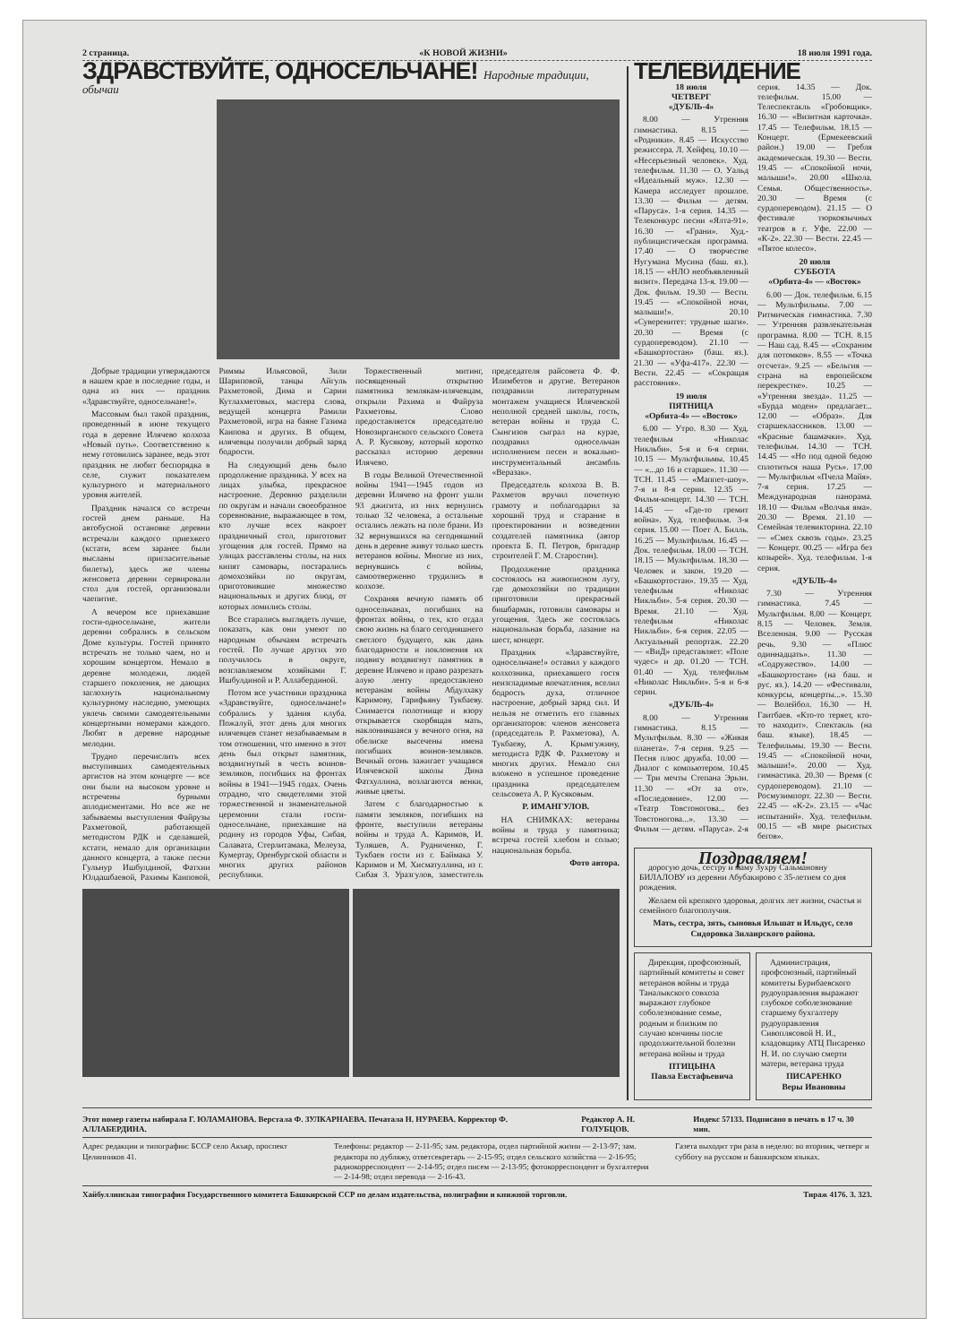2 страница. «К НОВОЙ ЖИЗНИ» 18 июля 1991 года.
ЗДРАВСТВУЙТЕ, ОДНОСЕЛЬЧАНЕ! Народные традиции, обычаи
Добрые традиции утверждаются в нашем крае в последние годы, и одна из них — праздник «Здравствуйте, односельчане!».
Массовым был такой праздник, проведенный в июне текущего года в деревне Илячево колхоза «Новый путь». Соответственно к нему готовились заранее, ведь этот праздник не любит беспорядка в селе, служит показателем культурного и материального уровня жителей.
Праздник начался со встречи гостей днем раньше. На автобусной остановке деревни встречали каждого приезжего (кстати, всем заранее были высланы пригласительные билеты), здесь же члены женсовета деревни сервировали стол для гостей, организовали чаепитие.
А вечером все приехавшие гости-односельчане, жители деревни собрались в сельском Доме культуры. Гостей принято встречать не только чаем, но и хорошим концертом. Немало в деревне молодежи, людей старшего поколения, не дающих заглохнуть национальному культурному наследию, умеющих увлечь своими самодеятельными концертными номерами каждого. Любят в деревне народные мелодии.
Трудно перечислить всех выступивших самодеятельных артистов на этом концерте — все они были на высоком уровне и встречены бурными аплодисментами. Но все же не забываемы выступления Файрузы Рахметовой, работающей методистом РДК и сделавшей, кстати, немало для организации данного концерта, а также песни Гульнур Ишбулдиной, Фатхии Юлдашбаевой, Рахимы Каиповой, Риммы Ильясовой, Зили Шариповой, танцы Айгуль Рахметовой, Дима и Сарии Кутлахметовых, мастера слова, ведущей концерта Рамили Рахметовой, игра на баяне Газима Каипова и других. В общем, илячевцы получили добрый заряд бодрости.
На следующий день было продолжение праздника. У всех на лицах улыбка, прекрасное настроение. Деревню разделили по округам и начали своеобразное соревнование, выражающее в том, кто лучше всех накроет праздничный стол, приготовит угощения для гостей. Прямо на улицах расставлены столы, на них кипят самовары, постарались домохозяйки по округам, приготовившие множество национальных и других блюд, от которых ломились столы.
Все старались выглядеть лучше, показать, как они умеют по народным обычаям встречать гостей. По лучше других это получилось в округе, возглавляемом хозяйками Г. Ишбулдиной и Р. Аллабердиной.
Потом все участники праздника «Здравствуйте, односельчане!» собрались у здания клуба. Пожалуй, этот день для многих илячевцев станет незабываемым в том отношении, что именно в этот день был открыт памятник, воздвигнутый в честь воинов-земляков, погибших на фронтах войны в 1941—1945 годах. Очень отрадно, что свидетелями этой торжественной и знаменательной церемонии стали гости-односельчане, приехавшие на родину из городов Уфы, Сибая, Салавата, Стерлитамака, Мелеуза, Кумертау, Оренбургской области и многих других районов республики.
Торжественный митинг, посвященный открытию памятника землякам-илячевцам, открыли Рахима и Файруза Рахметовы. Слово предоставляется председателю Новозирганского сельского Совета А. Р. Кусякову, который коротко рассказал историю деревни Илячево.
В годы Великой Отечественной войны 1941—1945 годов из деревни Илячево на фронт ушли 93 джигита, из них вернулись только 32 человека, а остальные остались лежать на поле брани. Из 32 вернувшихся на сегодняшний день в деревне живут только шесть ветеранов войны. Многие из них, вернувшись с войны, самоотверженно трудились в колхозе.
Сохраняя вечную память об односельчанах, погибших на фронтах войны, о тех, кто отдал свою жизнь на благо сегодняшнего светлого будущего, как дань благодарности и поклонения их подвигу воздвигнут памятник в деревне Илячево и право разрезать алую ленту предоставлено ветеранам войны Абдулхаку Каримову, Гарифьяну Тукбаеву. Снимается полотнище и взору открывается скорбящая мать, наклонившаяся у вечного огня, на обелиске высечены имена погибших воинов-земляков. Вечный огонь зажигает учащаяся Илячевской школы Дина Фатхуллина, возлагаются венки, живые цветы.
Затем с благодарностью к памяти земляков, погибших на фронте, выступили ветераны войны и труда А. Каримов, И. Туляшев, А. Рудниченко, Г. Тукбаев гости из г. Баймака У. Каримов и М. Хисматуллина, из г. Сибая З. Уразгулов, заместитель председателя райсовета Ф. Ф. Илимбетов и другие. Ветеранов поздравили литературным монтажем учащиеся Илячевской неполной средней школы, гость, ветеран войны и труда С. Сынгизов сыграл на курае, поздравил односельчан исполнением песен и вокально-инструментальный ансамбль «Веразак».
Председатель колхоза В. В. Рахметов вручил почетную грамоту и поблагодарил за хороший труд и старание в проектировании и возведении создателей памятника (автор проекта Б. П. Петров, бригадир строителей Г. М. Старостин).
Продолжение праздника состоялось на живописном лугу, где домохозяйки по традиции приготовили прекрасный бишбармак, готовили самовары и угощения. Здесь же состоялась национальная борьба, лазание на шест, концерт.
Праздник «Здравствуйте, односельчане!» оставил у каждого колхозника, приехавшего гостя неизгладимые впечатления, вселил бодрость духа, отличное настроение, добрый заряд сил. И нельзя не отметить его главных организаторов: членов женсовета (председатель Р. Рахметова), А. Тукбаеву, А. Крымгужину, методиста РДК Ф. Рахметову и многих других. Немало сил вложено в успешное проведение праздника председателем сельсовета А. Р. Кусяковым.
Р. ИМАНГУЛОВ.
НА СНИМКАХ: ветераны войны и труда у памятника; встреча гостей хлебом и солью; национальная борьба.
Фото автора.
ТЕЛЕВИДЕНИЕ
18 июля
ЧЕТВЕРГ
«ДУБЛЬ-4»
8.00 — Утренняя гимнастика. 8.15 — «Родники». 8.45 — Искусство режиссера. Л. Хейфец. 10.10 — «Несерьезный человек». Худ. телефильм. 11.30 — О. Уальд «Идеальный муж». 12.30 — Камера исследует прошлое. 13.30 — Фильм — детям. «Паруса». 1-я серия. 14.35 — Телеконкурс песни «Ялта-91». 16.30 — «Грани». Худ.-публицистическая программа. 17.40 — О творчестве Нугумана Мусина (баш. яз.). 18.15 — «НЛО необъявленный визит». Передача 13-я. 19.00 — Док. фильм. 19.30 — Вести. 19.45 — «Спокойной ночи, малыши!». 20.10 «Суверенитет: трудные шаги». 20.30 — Время (с сурдопереводом). 21.10 — «Башкортостан» (баш. яз.). 21.30 — «Уфа-417». 22.30 — Вести. 22.45 — «Сокращая расстояния».
19 июля
ПЯТНИЦА
«Орбита-4» — «Восток»
6.00 — Утро. 8.30 — Худ. телефильм «Николас Никльби». 5-я и 6-я серии. 10.15 — Мультфильмы. 10.45 — «...до 16 и старше». 11.30 — ТСН. 11.45 — «Маппет-шоу». 7-я и 8-я серии. 12.35 — Фильм-концерт. 14.30 — ТСН. 14.45 — «Где-то гремит война». Худ. телефильм. 3-я серия. 15.00 — Поет А. Билль. 16.25 — Мультфильм. 16.45 — Док. телефильм. 18.00 — ТСН. 18.15 — Мультфильм. 18.30 — Человек и закон. 19.20 — «Башкортостан». 19.35 — Худ. телефильм «Николас Никльби». 5-я серия. 20.30 — Время. 21.10 — Худ. телефильм «Николас Никльби». 6-я серия. 22.05 — Актуальный репортаж. 22.20 — «ВиД» представляет: «Поле чудес» и др. 01.20 — ТСН. 01.40 — Худ. телефильм «Николас Никльби». 5-я и 6-я серии.
«ДУБЛЬ-4»
8.00 — Утренняя гимнастика. 8.15 — Мультфильм. 8.30 — «Живая планета». 7-я серия. 9.25 — Песня плюс дружба. 10.00 — Диалог с компьютером. 10.45 — Три мечты Степана Эрьзи. 11.30 — «От за от». «Последовние». 12.00 — «Театр Товстоногова... без Товстоногова...». 13.30 — Фильм — детям. «Паруса». 2-я серия. 14.35 — Док. телефильм. 15.00 — Телеспектакль «Гробовщик». 16.30 — «Визитная карточка». 17.45 — Телефильм. 18.15 — Концерт. (Ермекеевский район.) 19.00 — Гребля академическая. 19.30 — Вести. 19.45 — «Спокойной ночи, малыши!». 20.00 «Школа. Семья. Общественность». 20.30 — Время (с сурдопереводом). 21.15 — О фестивале тюркоязычных театров в г. Уфе. 22.00 — «К-2». 22.30 — Вести. 22.45 — «Пятое колесо».
20 июля
СУББОТА
«Орбита-4» — «Восток»
6.00 — Док. телефильм. 6.15 — Мультфильмы. 7.00 — Ритмическая гимнастика. 7.30 — Утренняя развлекательная программа. 8.00 — ТСН. 8.15 — Наш сад. 8.45 — «Сохраним для потомков». 8.55 — «Точка отсчета». 9.25 — «Бельгия — страна на европейском перекрестке». 10.25 — «Утренняя звезда». 11.25 — «Бурда моден» предлагает... 12.00 — «Образ». Для старшеклассников. 13.00 — «Красные башмачки». Худ. телефильм. 14.30 — ТСН. 14.45 — «Но под одной бедою сплотиться наша Русь». 17.00 — Мультфильм «Пчела Майя». 7-я серия. 17.25 — Международная панорама. 18.10 — Фильм «Волчья яма». 20.30 — Время. 21.10 — Семейная телевикторина. 22.10 — «Смех сквозь годы». 23.25 — Концерт. 00.25 — «Игра без козырей». Худ. телефильм. 1-я серия.
«ДУБЛЬ-4»
7.30 — Утренняя гимнастика. 7.45 — Мультфильм. 8.00 — Концерт. 8.15 — Человек. Земля. Вселенная. 9.00 — Русская речь. 9.30 — «Плюс одиннадцать». 11.30 — «Содружество». 14.00 — «Башкортостан» (на баш. и рус. яз.). 14.20 — «Фестивали, конкурсы, концерты...». 15.30 — Волейбол. 16.30 — Н. Гаитбаев. «Кто-то теряет, кто-то находит». Спектакль (на баш. языке). 18.45 — Телефильмы. 19.30 — Вести. 19.45 — «Спокойной ночи, малыши!». 20.00 — Худ. гимнастика. 20.30 — Время (с сурдопереводом). 21.10 — Росмузимпорт. 22.30 — Вести. 22.45 — «К-2». 23.15 — «Час испытаний». Худ. телефильм. 00.15 — «В мире рысистых бегов».
Поздравляем!
дорогую дочь, сестру и маму Зухру Сальмановну БИЛАЛОВУ из деревни Абубакирово с 35-летием со дня рождения.
Желаем ей крепкого здоровья, долгих лет жизни, счастья и семейного благополучия.
Мать, сестра, зять, сыновья Ильшат и Ильдус, село Сидоровка Зилаирского района.
Дирекция, профсоюзный, партийный комитеты и совет ветеранов войны и труда Таналыкского совхоза выражают глубокое соболезнование семье, родным и близким по случаю кончины после продолжительной болезни ветерана войны и труда
ПТИЦЫНА
Павла Евстафьевича
Администрация, профсоюзный, партийный комитеты Бурибаевского рудоуправления выражают глубокое соболезнование старшему бухгалтеру рудоуправления Сивоплясовой Н. И., кладовщику АТЦ Писаренко Н. И. по случаю смерти матери, ветерана труда
ПИСАРЕНКО
Веры Ивановны
Этот номер газеты набирала Г. ЮЛАМАНОВА. Верстала Ф. ЗУЛКАРНАЕВА. Печатала Н. НУРАЕВА. Корректор Ф. АЛЛАБЕРДИНА. Редактор А. Н. ГОЛУБЦОВ. Индекс 57133. Подписано в печать в 17 ч. 30 мин.
Адрес редакции и типографии: БССР село Акъяр, проспект Целинников 41. Телефоны: редактор — 2-11-95; зам. редактора, отдел партийной жизни — 2-13-97; зам. редактора по дубляжу, ответсекретарь — 2-15-95; отдел сельского хозяйства — 2-16-95; радиокорреспондент — 2-14-95; отдел писем — 2-13-95; фотокорреспондент и бухгалтерия — 2-14-98; отдел перевода — 2-16-43. Газета выходит три раза в неделю: во вторник, четверг и субботу на русском и башкирском языках.
Хайбуллинская типография Государственного комитета Башкирской ССР по делам издательства, полиграфии и книжной торговли. Тираж 4176. З. 323.